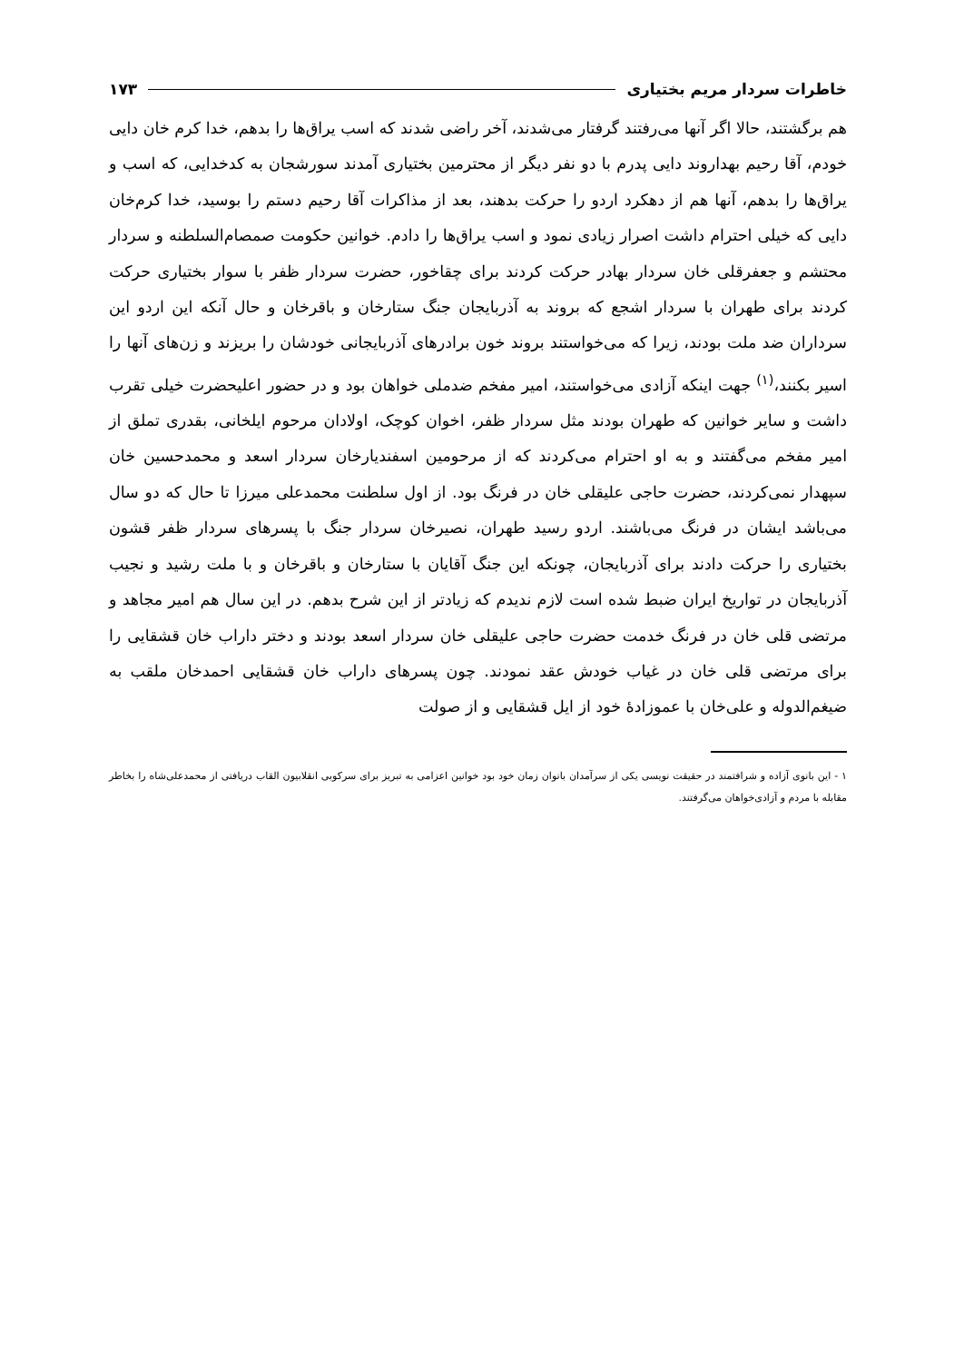خاطرات سردار مریم بختیاری ۱۷۳
هم برگشتند، حالا اگر آنها می‌رفتند گرفتار می‌شدند، آخر راضی شدند که اسب یراق‌ها را بدهم، خدا کرم خان دایی خودم، آقا رحیم بهداروند دایی پدرم با دو نفر دیگر از محترمین بختیاری آمدند سورشجان به کدخدایی، که اسب و یراق‌ها را بدهم، آنها هم از دهکرد اردو را حرکت بدهند، بعد از مذاکرات آقا رحیم دستم را بوسید، خدا کرم‌خان دایی که خیلی احترام داشت اصرار زیادی نمود و اسب یراق‌ها را دادم. خوانین حکومت صمصام‌السلطنه و سردار محتشم و جعفرقلی خان سردار بهادر حرکت کردند برای چقاخور، حضرت سردار ظفر با سوار بختیاری حرکت کردند برای طهران با سردار اشجع که بروند به آذربایجان جنگ ستارخان و باقرخان و حال آنکه این اردو این سرداران ضد ملت بودند، زیرا که می‌خواستند بروند خون برادرهای آذربایجانی خودشان را بریزند و زن‌های آنها را اسیر بکنند،<sup>(۱)</sup> جهت اینکه آزادی می‌خواستند، امیر مفخم ضدملی خواهان بود و در حضور اعلیحضرت خیلی تقرب داشت و سایر خوانین که طهران بودند مثل سردار ظفر، اخوان کوچک، اولادان مرحوم ایلخانی، بقدری تملق از امیر مفخم می‌گفتند و به او احترام می‌کردند که از مرحومین اسفندیارخان سردار اسعد و محمدحسین خان سپهدار نمی‌کردند، حضرت حاجی علیقلی خان در فرنگ بود. از اول سلطنت محمدعلی میرزا تا حال که دو سال می‌باشد ایشان در فرنگ می‌باشند. اردو رسید طهران، نصیرخان سردار جنگ با پسرهای سردار ظفر قشون بختیاری را حرکت دادند برای آذربایجان، چونکه این جنگ آقایان با ستارخان و باقرخان و با ملت رشید و نجیب آذربایجان در تواریخ ایران ضبط شده است لازم ندیدم که زیادتر از این شرح بدهم. در این سال هم امیر مجاهد و مرتضی قلی خان در فرنگ خدمت حضرت حاجی علیقلی خان سردار اسعد بودند و دختر داراب خان قشقایی را برای مرتضی قلی خان در غیاب خودش عقد نمودند. چون پسرهای داراب خان قشقایی احمدخان ملقب به ضیغم‌الدوله و علی‌خان با عموزادهٔ خود از ایل قشقایی و از صولت
۱ - این بانوی آزاده و شرافتمند در حقیقت نویسی یکی از سرآمدان بانوان زمان خود بود خوانین اعزامی به تبریز برای سرکوبی انقلابیون القاب دریافتی از محمدعلی‌شاه را بخاطر مقابله با مردم و آزادی‌خواهان می‌گرفتند.